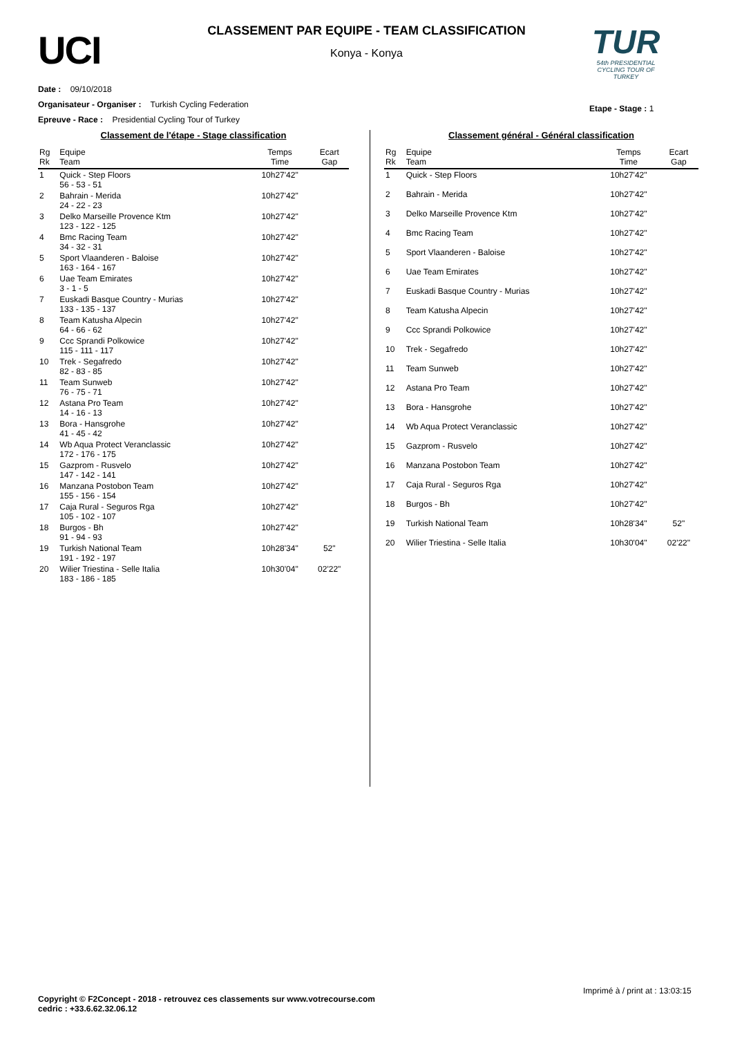UCI
CLASSEMENT PAR EQUIPE - TEAM CLASSIFICATION
Konya - Konya
TUR
54th PRESIDENTIAL
CYCLING TOUR OF TURKEY
Date : 09/10/2018
Organisateur - Organiser : Turkish Cycling Federation
Epreuve - Race : Presidential Cycling Tour of Turkey
Etape - Stage : 1
Classement de l'étape - Stage classification
| Rg Rk | Equipe Team | Temps Time | Ecart Gap |
| --- | --- | --- | --- |
| 1 | Quick - Step Floors 56 - 53 - 51 | 10h27'42" | |
| 2 | Bahrain - Merida 24 - 22 - 23 | 10h27'42" | |
| 3 | Delko Marseille Provence Ktm 123 - 122 - 125 | 10h27'42" | |
| 4 | Bmc Racing Team 34 - 32 - 31 | 10h27'42" | |
| 5 | Sport Vlaanderen - Baloise 163 - 164 - 167 | 10h27'42" | |
| 6 | Uae Team Emirates 3 - 1 - 5 | 10h27'42" | |
| 7 | Euskadi Basque Country - Murias 133 - 135 - 137 | 10h27'42" | |
| 8 | Team Katusha Alpecin 64 - 66 - 62 | 10h27'42" | |
| 9 | Ccc Sprandi Polkowice 115 - 111 - 117 | 10h27'42" | |
| 10 | Trek - Segafredo 82 - 83 - 85 | 10h27'42" | |
| 11 | Team Sunweb 76 - 75 - 71 | 10h27'42" | |
| 12 | Astana Pro Team 14 - 16 - 13 | 10h27'42" | |
| 13 | Bora - Hansgrohe 41 - 45 - 42 | 10h27'42" | |
| 14 | Wb Aqua Protect Veranclassic 172 - 176 - 175 | 10h27'42" | |
| 15 | Gazprom - Rusvelo 147 - 142 - 141 | 10h27'42" | |
| 16 | Manzana Postobon Team 155 - 156 - 154 | 10h27'42" | |
| 17 | Caja Rural - Seguros Rga 105 - 102 - 107 | 10h27'42" | |
| 18 | Burgos - Bh 91 - 94 - 93 | 10h27'42" | |
| 19 | Turkish National Team 191 - 192 - 197 | 10h28'34" | 52" |
| 20 | Wilier Triestina - Selle Italia 183 - 186 - 185 | 10h30'04" | 02'22" |
Classement général - Général classification
| Rg Rk | Equipe Team | Temps Time | Ecart Gap |
| --- | --- | --- | --- |
| 1 | Quick - Step Floors | 10h27'42" | |
| 2 | Bahrain - Merida | 10h27'42" | |
| 3 | Delko Marseille Provence Ktm | 10h27'42" | |
| 4 | Bmc Racing Team | 10h27'42" | |
| 5 | Sport Vlaanderen - Baloise | 10h27'42" | |
| 6 | Uae Team Emirates | 10h27'42" | |
| 7 | Euskadi Basque Country - Murias | 10h27'42" | |
| 8 | Team Katusha Alpecin | 10h27'42" | |
| 9 | Ccc Sprandi Polkowice | 10h27'42" | |
| 10 | Trek - Segafredo | 10h27'42" | |
| 11 | Team Sunweb | 10h27'42" | |
| 12 | Astana Pro Team | 10h27'42" | |
| 13 | Bora - Hansgrohe | 10h27'42" | |
| 14 | Wb Aqua Protect Veranclassic | 10h27'42" | |
| 15 | Gazprom - Rusvelo | 10h27'42" | |
| 16 | Manzana Postobon Team | 10h27'42" | |
| 17 | Caja Rural - Seguros Rga | 10h27'42" | |
| 18 | Burgos - Bh | 10h27'42" | |
| 19 | Turkish National Team | 10h28'34" | 52" |
| 20 | Wilier Triestina - Selle Italia | 10h30'04" | 02'22" |
Imprimé à / print at : 13:03:15
Copyright © F2Concept - 2018 - retrouvez ces classements sur www.votrecourse.com
cedric : +33.6.62.32.06.12